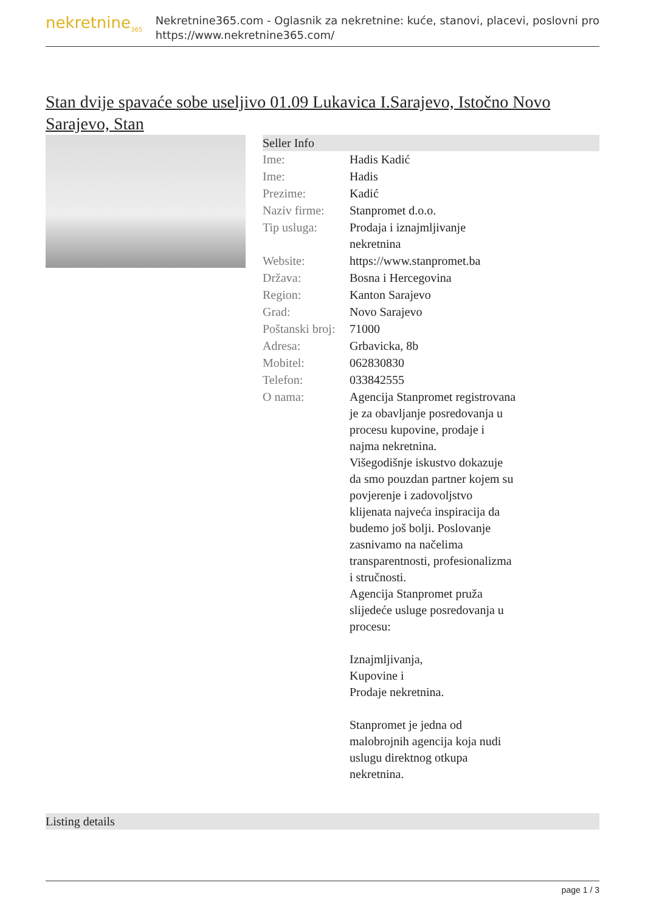nekretnine<sub>365</sub>
Nekretnine365.com - Oglasnik za nekretnine: kuće, stanovi, placevi, poslovni pro
https://www.nekretnine365.com/
Stan dvije spavaće sobe useljivo 01.09 Lukavica I.Sarajevo, Istočno Novo Sarajevo, Stan
Seller Info
| Ime: | Hadis Kadić |
| Ime: | Hadis |
| Prezime: | Kadić |
| Naziv firme: | Stanpromet d.o.o. |
| Tip usluga: | Prodaja i iznajmljivanje nekretnina |
| Website: | https://www.stanpromet.ba |
| Država: | Bosna i Hercegovina |
| Region: | Kanton Sarajevo |
| Grad: | Novo Sarajevo |
| Poštanski broj: | 71000 |
| Adresa: | Grbavicka, 8b |
| Mobitel: | 062830830 |
| Telefon: | 033842555 |
| O nama: | Agencija Stanpromet registrovana je za obavljanje posredovanja u procesu kupovine, prodaje i najma nekretnina. Višegodišnje iskustvo dokazuje da smo pouzdan partner kojem su povjerenje i zadovoljstvo klijenata najveća inspiracija da budemo još bolji. Poslovanje zasnivamo na načelima transparentnosti, profesionalizma i stručnosti. Agencija Stanpromet pruža slijedeće usluge posredovanja u procesu: Iznajmljivanja, Kupovine i Prodaje nekretnina. Stanpromet je jedna od malobrojnih agencija koja nudi uslugu direktnog otkupa nekretnina. |
Listing details
page 1 / 3